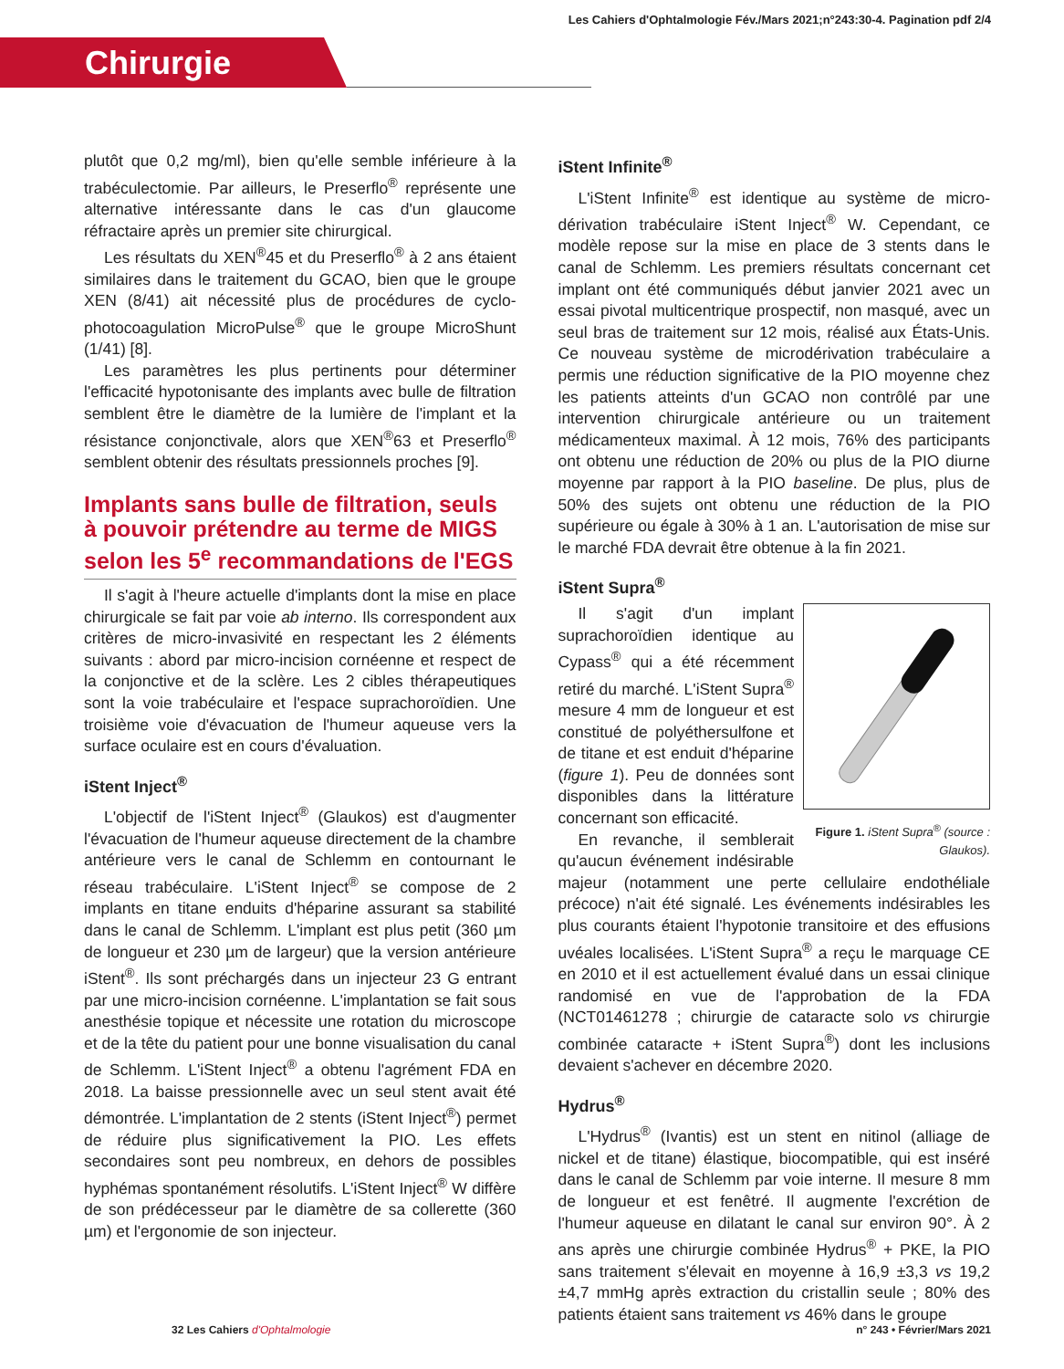Les Cahiers d'Ophtalmologie Fév./Mars 2021;n°243:30-4. Pagination pdf 2/4
Chirurgie
plutôt que 0,2 mg/ml), bien qu'elle semble inférieure à la trabéculectomie. Par ailleurs, le Preserflo<sup>®</sup> représente une alternative intéressante dans le cas d'un glaucome réfractaire après un premier site chirurgical.
Les résultats du XEN<sup>®</sup>45 et du Preserflo<sup>®</sup> à 2 ans étaient similaires dans le traitement du GCAO, bien que le groupe XEN (8/41) ait nécessité plus de procédures de cyclo-photocoagulation MicroPulse<sup>®</sup> que le groupe MicroShunt (1/41) [8].
Les paramètres les plus pertinents pour déterminer l'efficacité hypotonisante des implants avec bulle de filtration semblent être le diamètre de la lumière de l'implant et la résistance conjonctivale, alors que XEN<sup>®</sup>63 et Preserflo<sup>®</sup> semblent obtenir des résultats pressionnels proches [9].
Implants sans bulle de filtration, seuls à pouvoir prétendre au terme de MIGS selon les 5<sup>e</sup> recommandations de l'EGS
Il s'agit à l'heure actuelle d'implants dont la mise en place chirurgicale se fait par voie ab interno. Ils correspondent aux critères de micro-invasivité en respectant les 2 éléments suivants : abord par micro-incision cornéenne et respect de la conjonctive et de la sclère. Les 2 cibles thérapeutiques sont la voie trabéculaire et l'espace suprachoroïdien. Une troisième voie d'évacuation de l'humeur aqueuse vers la surface oculaire est en cours d'évaluation.
iStent Inject<sup>®</sup>
L'objectif de l'iStent Inject<sup>®</sup> (Glaukos) est d'augmenter l'évacuation de l'humeur aqueuse directement de la chambre antérieure vers le canal de Schlemm en contournant le réseau trabéculaire. L'iStent Inject<sup>®</sup> se compose de 2 implants en titane enduits d'héparine assurant sa stabilité dans le canal de Schlemm. L'implant est plus petit (360 µm de longueur et 230 µm de largeur) que la version antérieure iStent<sup>®</sup>. Ils sont préchargés dans un injecteur 23 G entrant par une micro-incision cornéenne. L'implantation se fait sous anesthésie topique et nécessite une rotation du microscope et de la tête du patient pour une bonne visualisation du canal de Schlemm. L'iStent Inject<sup>®</sup> a obtenu l'agrément FDA en 2018. La baisse pressionnelle avec un seul stent avait été démontrée. L'implantation de 2 stents (iStent Inject<sup>®</sup>) permet de réduire plus significativement la PIO. Les effets secondaires sont peu nombreux, en dehors de possibles hyphémas spontanément résolutifs. L'iStent Inject<sup>®</sup> W diffère de son prédécesseur par le diamètre de sa collerette (360 µm) et l'ergonomie de son injecteur.
iStent Infinite<sup>®</sup>
L'iStent Infinite<sup>®</sup> est identique au système de micro-dérivation trabéculaire iStent Inject<sup>®</sup> W. Cependant, ce modèle repose sur la mise en place de 3 stents dans le canal de Schlemm. Les premiers résultats concernant cet implant ont été communiqués début janvier 2021 avec un essai pivotal multicentrique prospectif, non masqué, avec un seul bras de traitement sur 12 mois, réalisé aux États-Unis. Ce nouveau système de microdérivation trabéculaire a permis une réduction significative de la PIO moyenne chez les patients atteints d'un GCAO non contrôlé par une intervention chirurgicale antérieure ou un traitement médicamenteux maximal. À 12 mois, 76% des participants ont obtenu une réduction de 20% ou plus de la PIO diurne moyenne par rapport à la PIO baseline. De plus, plus de 50% des sujets ont obtenu une réduction de la PIO supérieure ou égale à 30% à 1 an. L'autorisation de mise sur le marché FDA devrait être obtenue à la fin 2021.
iStent Supra<sup>®</sup>
Figure 1. iStent Supra<sup>®</sup> (source : Glaukos).
Il s'agit d'un implant suprachoroïdien identique au Cypass<sup>®</sup> qui a été récemment retiré du marché. L'iStent Supra<sup>®</sup> mesure 4 mm de longueur et est constitué de polyéthersulfone et de titane et est enduit d'héparine (figure 1). Peu de données sont disponibles dans la littérature concernant son efficacité.
En revanche, il semblerait qu'aucun événement indésirable majeur (notamment une perte cellulaire endothéliale précoce) n'ait été signalé. Les événements indésirables les plus courants étaient l'hypotonie transitoire et des effusions uvéales localisées. L'iStent Supra<sup>®</sup> a reçu le marquage CE en 2010 et il est actuellement évalué dans un essai clinique randomisé en vue de l'approbation de la FDA (NCT01461278 ; chirurgie de cataracte solo vs chirurgie combinée cataracte + iStent Supra<sup>®</sup>) dont les inclusions devaient s'achever en décembre 2020.
Hydrus<sup>®</sup>
L'Hydrus<sup>®</sup> (Ivantis) est un stent en nitinol (alliage de nickel et de titane) élastique, biocompatible, qui est inséré dans le canal de Schlemm par voie interne. Il mesure 8 mm de longueur et est fenêtré. Il augmente l'excrétion de l'humeur aqueuse en dilatant le canal sur environ 90°. À 2 ans après une chirurgie combinée Hydrus<sup>®</sup> + PKE, la PIO sans traitement s'élevait en moyenne à 16,9 ±3,3 vs 19,2 ±4,7 mmHg après extraction du cristallin seule ; 80% des patients étaient sans traitement vs 46% dans le groupe
32 Les Cahiers d'Ophtalmologie n° 243 • Février/Mars 2021